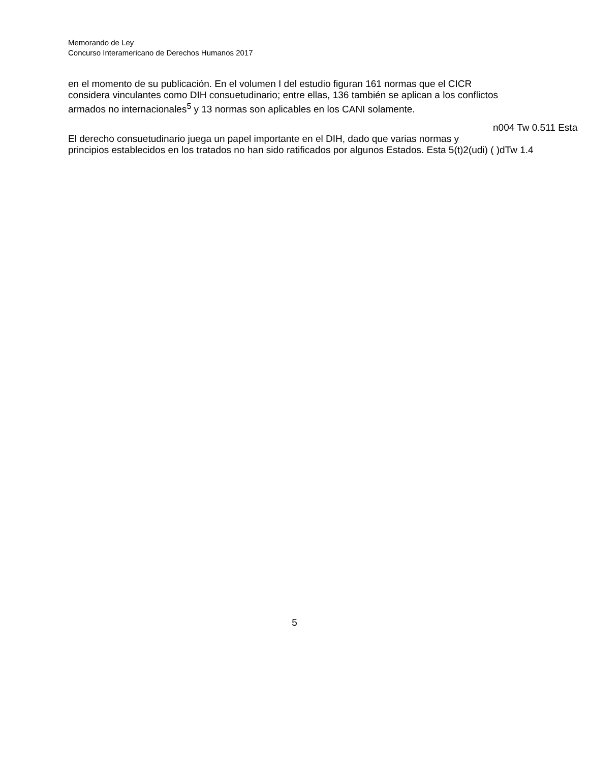Memorando de Ley
Concurso Interamericano de Derechos Humanos 2017
en el momento de su publicación. En el volumen I del estudio figuran 161 normas que el CICR
considera vinculantes como DIH consuetudinario; entre ellas, 136 también se aplican a los conflictos
armados no internacionales<sup>5</sup> y 13 normas son aplicables en los CANI solamente.
n004 Tw 0.511 Esta
El derecho consuetudinario juega un papel importante en el DIH, dado que varias normas y
principios establecidos en los tratados no han sido ratificados por algunos Estados. Esta 5(t)2(udi) ( )dTw 1.4
5